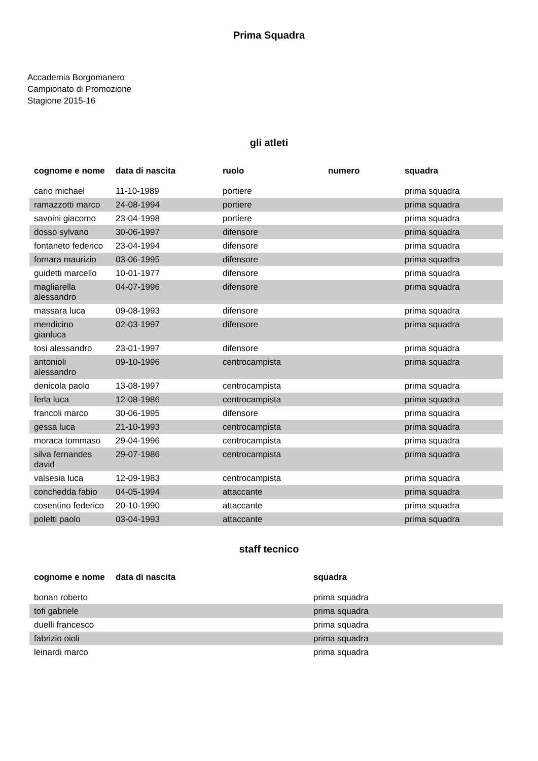Prima Squadra
Accademia Borgomanero
Campionato di Promozione
Stagione 2015-16
gli atleti
| cognome e nome | data di nascita | ruolo | numero | squadra |
| --- | --- | --- | --- | --- |
| cario michael | 11-10-1989 | portiere | | prima squadra |
| ramazzotti marco | 24-08-1994 | portiere | | prima squadra |
| savoini giacomo | 23-04-1998 | portiere | | prima squadra |
| dosso sylvano | 30-06-1997 | difensore | | prima squadra |
| fontaneto federico | 23-04-1994 | difensore | | prima squadra |
| fornara maurizio | 03-06-1995 | difensore | | prima squadra |
| guidetti marcello | 10-01-1977 | difensore | | prima squadra |
| magliarella alessandro | 04-07-1996 | difensore | | prima squadra |
| massara luca | 09-08-1993 | difensore | | prima squadra |
| mendicino gianluca | 02-03-1997 | difensore | | prima squadra |
| tosi alessandro | 23-01-1997 | difensore | | prima squadra |
| antonioli alessandro | 09-10-1996 | centrocampista | | prima squadra |
| denicola paolo | 13-08-1997 | centrocampista | | prima squadra |
| ferla luca | 12-08-1986 | centrocampista | | prima squadra |
| francoli marco | 30-06-1995 | difensore | | prima squadra |
| gessa luca | 21-10-1993 | centrocampista | | prima squadra |
| moraca tommaso | 29-04-1996 | centrocampista | | prima squadra |
| silva fernandes david | 29-07-1986 | centrocampista | | prima squadra |
| valsesia luca | 12-09-1983 | centrocampista | | prima squadra |
| conchedda fabio | 04-05-1994 | attaccante | | prima squadra |
| cosentino federico | 20-10-1990 | attaccante | | prima squadra |
| poletti paolo | 03-04-1993 | attaccante | | prima squadra |
staff tecnico
| cognome e nome | data di nascita | squadra |
| --- | --- | --- |
| bonan roberto | | prima squadra |
| tofi gabriele | | prima squadra |
| duelli francesco | | prima squadra |
| fabrizio oioli | | prima squadra |
| leinardi marco | | prima squadra |